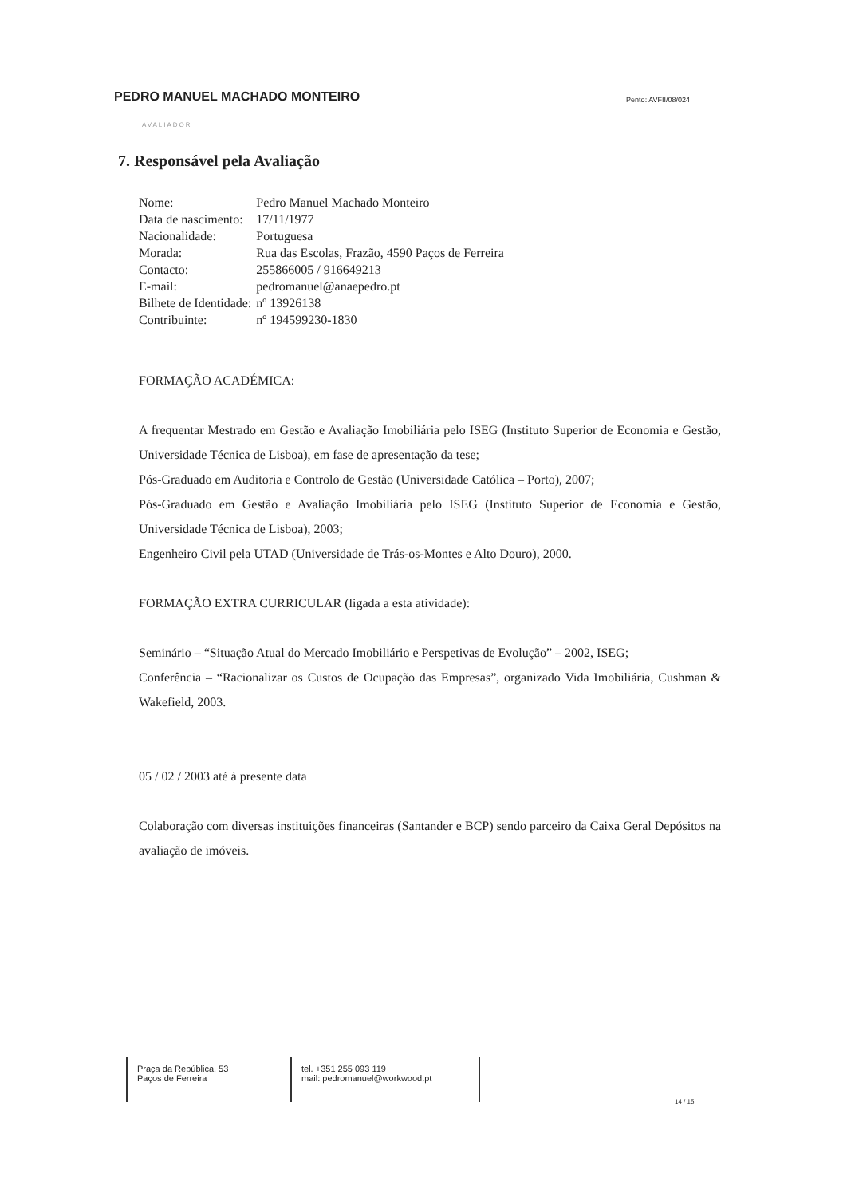PEDRO MANUEL MACHADO MONTEIRO Pento: AVFII/08/024
AVALIADOR
7. Responsável pela Avaliação
| Nome: | Pedro Manuel Machado Monteiro |
| Data de nascimento: | 17/11/1977 |
| Nacionalidade: | Portuguesa |
| Morada: | Rua das Escolas, Frazão, 4590 Paços de Ferreira |
| Contacto: | 255866005 / 916649213 |
| E-mail: | pedromanuel@anaepedro.pt |
| Bilhete de Identidade: | nº 13926138 |
| Contribuinte: | nº 194599230-1830 |
FORMAÇÃO ACADÉMICA:
A frequentar Mestrado em Gestão e Avaliação Imobiliária pelo ISEG (Instituto Superior de Economia e Gestão, Universidade Técnica de Lisboa), em fase de apresentação da tese;
Pós-Graduado em Auditoria e Controlo de Gestão (Universidade Católica – Porto), 2007;
Pós-Graduado em Gestão e Avaliação Imobiliária pelo ISEG (Instituto Superior de Economia e Gestão, Universidade Técnica de Lisboa), 2003;
Engenheiro Civil pela UTAD (Universidade de Trás-os-Montes e Alto Douro), 2000.
FORMAÇÃO EXTRA CURRICULAR (ligada a esta atividade):
Seminário – “Situação Atual do Mercado Imobiliário e Perspetivas de Evolução” – 2002, ISEG;
Conferência – “Racionalizar os Custos de Ocupação das Empresas”, organizado Vida Imobiliária, Cushman & Wakefield, 2003.
05 / 02 / 2003 até à presente data
Colaboração com diversas instituições financeiras (Santander e BCP) sendo parceiro da Caixa Geral Depósitos na avaliação de imóveis.
Praça da República, 53
Paços de Ferreira
tel. +351 255 093 119
mail: pedromanuel@workwood.pt
14 / 15